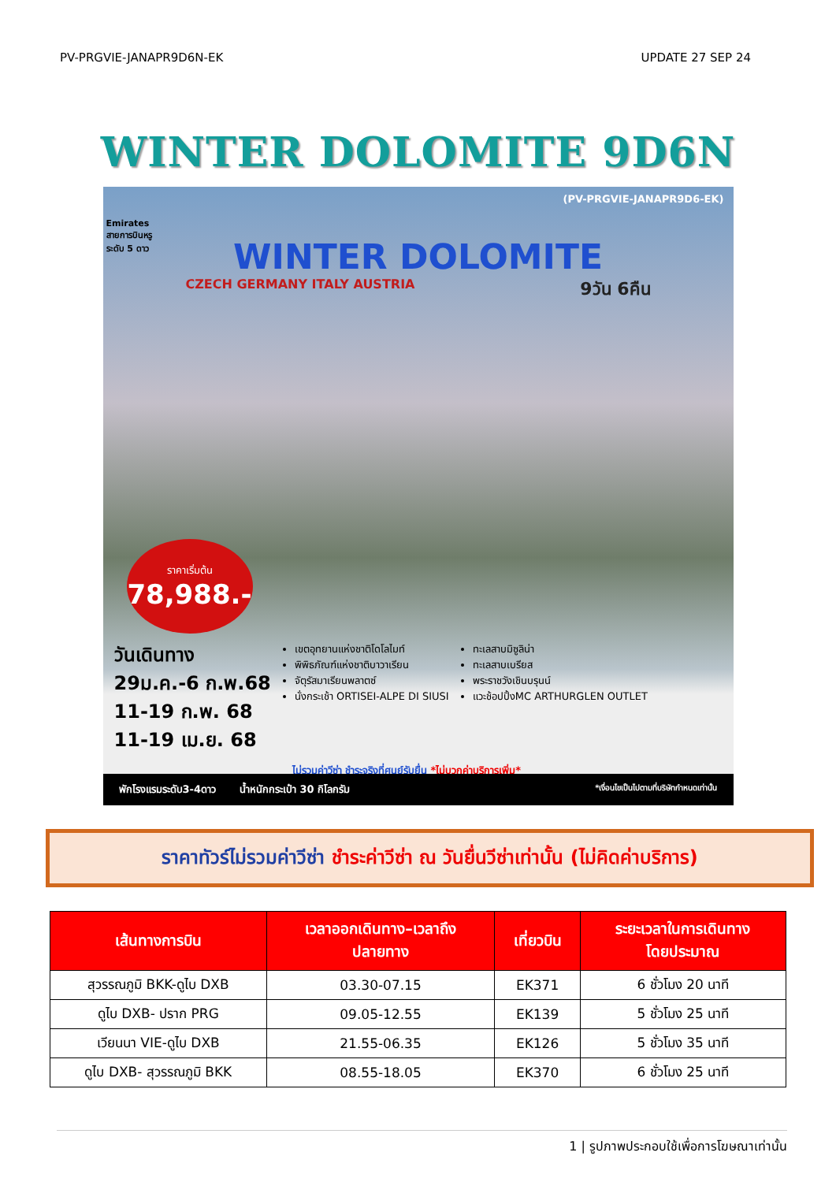PV-PRGVIE-JANAPR9D6N-EK UPDATE 27 SEP 24
WINTER DOLOMITE 9D6N
(PV-PRGVIE-JANAPR9D6-EK)
Emirates
สายการบินหรู
ระดับ 5 ดาว
WINTER DOLOMITE
CZECH GERMANY ITALY AUSTRIA 9วัน 6คืน
ราคาเริ่มต้น
78,988.-
วันเดินทาง
29ม.ค.-6 ก.พ.68
11-19 ก.พ. 68
11-19 เม.ย. 68
เขตอุทยานแห่งชาติโดโลไมท์
พิพิธภัณฑ์แห่งชาติบาวาเรียน
จัตุรัสมาเรียนพลาตซ์
นั่งกระเช้า ORTISEI-ALPE DI SIUSI
ทะเลสาบมิซูลิน่า
ทะเลสาบเบรียส
พระราชวังเชินบรุนน์
แวะช้อปปิ้งMC ARTHURGLEN OUTLET
ไม่รวมค่าวีซ่า ชำระจริงที่ศูนย์รับยื่น *ไม่บวกค่าบริการเพิ่ม*
พักโรงแรมระดับ3-4ดาว น้ำหนักกระเป๋า 30 กิโลกรัม *เงื่อนไขเป็นไปตามที่บริษัทกำหนดเท่านั้น
ราคาทัวร์ไม่รวมค่าวีซ่า ชำระค่าวีซ่า ณ วันยื่นวีซ่าเท่านั้น (ไม่คิดค่าบริการ)
| เส้นทางการบิน | เวลาออกเดินทาง–เวลาถึง ปลายทาง | เที่ยวบิน | ระยะเวลาในการเดินทาง โดยประมาณ |
| --- | --- | --- | --- |
| สุวรรณภูมิ BKK-ดูไบ DXB | 03.30-07.15 | EK371 | 6 ชั่วโมง 20 นาที |
| ดูไบ DXB- ปราก PRG | 09.05-12.55 | EK139 | 5 ชั่วโมง 25 นาที |
| เวียนนา VIE-ดูไบ DXB | 21.55-06.35 | EK126 | 5 ชั่วโมง 35 นาที |
| ดูไบ DXB- สุวรรณภูมิ BKK | 08.55-18.05 | EK370 | 6 ชั่วโมง 25 นาที |
1 | รูปภาพประกอบใช้เพื่อการโฆษณาเท่านั้น